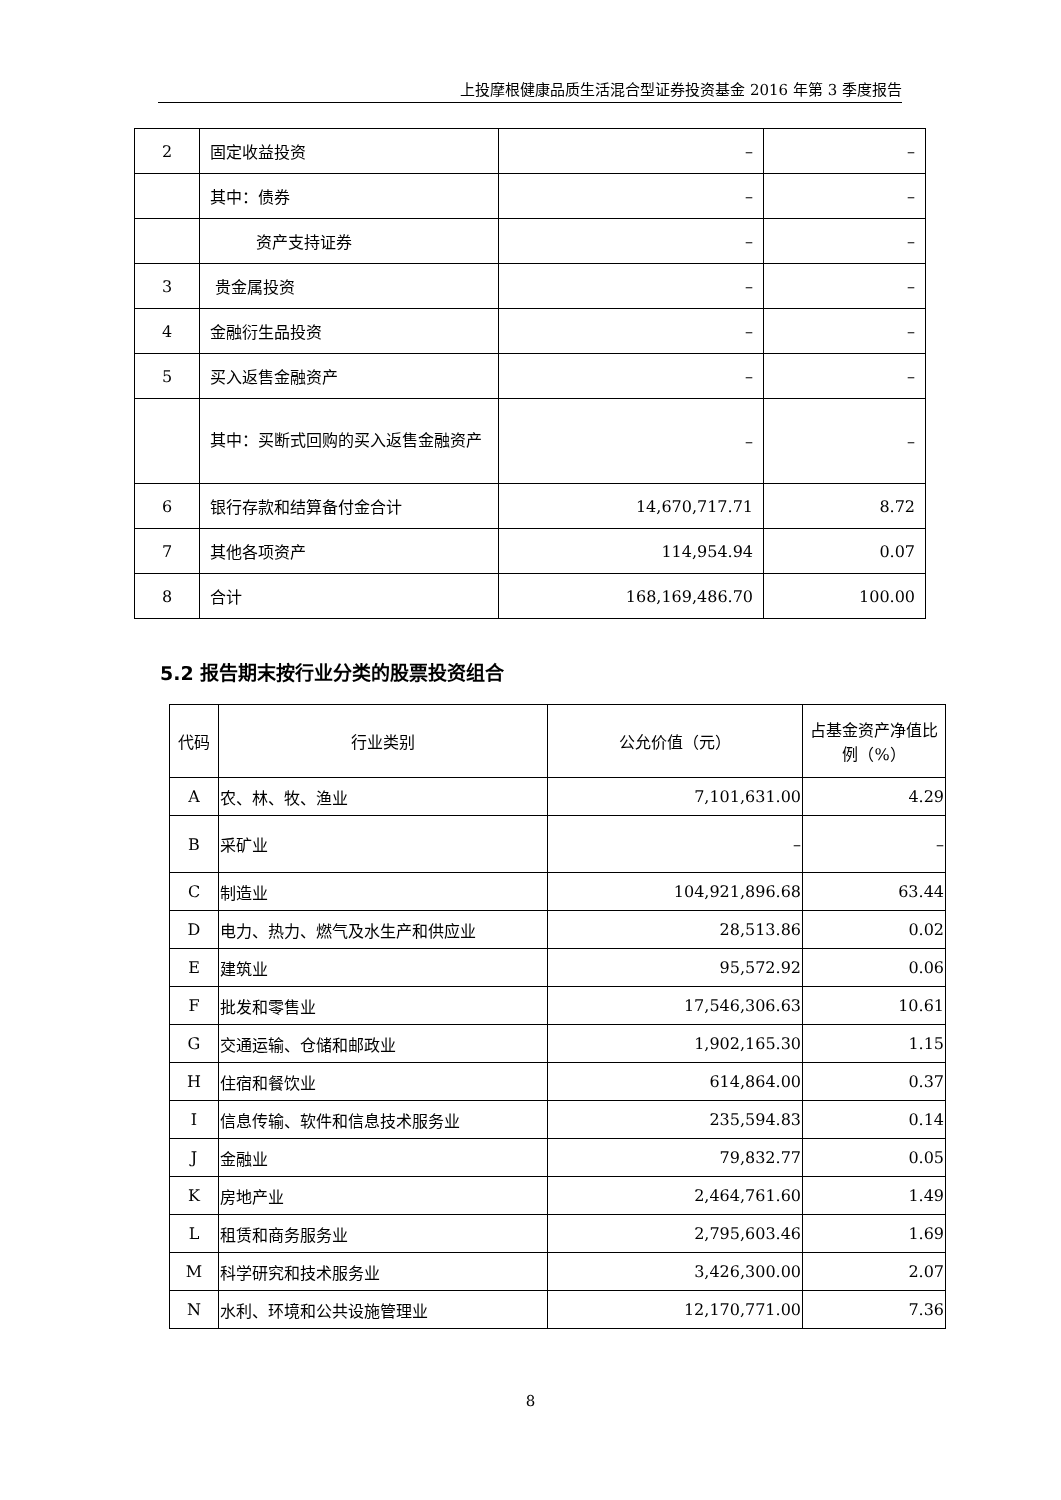上投摩根健康品质生活混合型证券投资基金 2016 年第 3 季度报告
| 2 | 固定收益投资 | – | – |
| | 其中：债券 | – | – |
| | 资产支持证券 | – | – |
| 3 | 贵金属投资 | – | – |
| 4 | 金融衍生品投资 | – | – |
| 5 | 买入返售金融资产 | – | – |
| | 其中：买断式回购的买入返售金融资产 | – | – |
| 6 | 银行存款和结算备付金合计 | 14,670,717.71 | 8.72 |
| 7 | 其他各项资产 | 114,954.94 | 0.07 |
| 8 | 合计 | 168,169,486.70 | 100.00 |
5.2 报告期末按行业分类的股票投资组合
| 代码 | 行业类别 | 公允价值（元） | 占基金资产净值比例（%） |
| --- | --- | --- | --- |
| A | 农、林、牧、渔业 | 7,101,631.00 | 4.29 |
| B | 采矿业 | – | – |
| C | 制造业 | 104,921,896.68 | 63.44 |
| D | 电力、热力、燃气及水生产和供应业 | 28,513.86 | 0.02 |
| E | 建筑业 | 95,572.92 | 0.06 |
| F | 批发和零售业 | 17,546,306.63 | 10.61 |
| G | 交通运输、仓储和邮政业 | 1,902,165.30 | 1.15 |
| H | 住宿和餐饮业 | 614,864.00 | 0.37 |
| I | 信息传输、软件和信息技术服务业 | 235,594.83 | 0.14 |
| J | 金融业 | 79,832.77 | 0.05 |
| K | 房地产业 | 2,464,761.60 | 1.49 |
| L | 租赁和商务服务业 | 2,795,603.46 | 1.69 |
| M | 科学研究和技术服务业 | 3,426,300.00 | 2.07 |
| N | 水利、环境和公共设施管理业 | 12,170,771.00 | 7.36 |
8